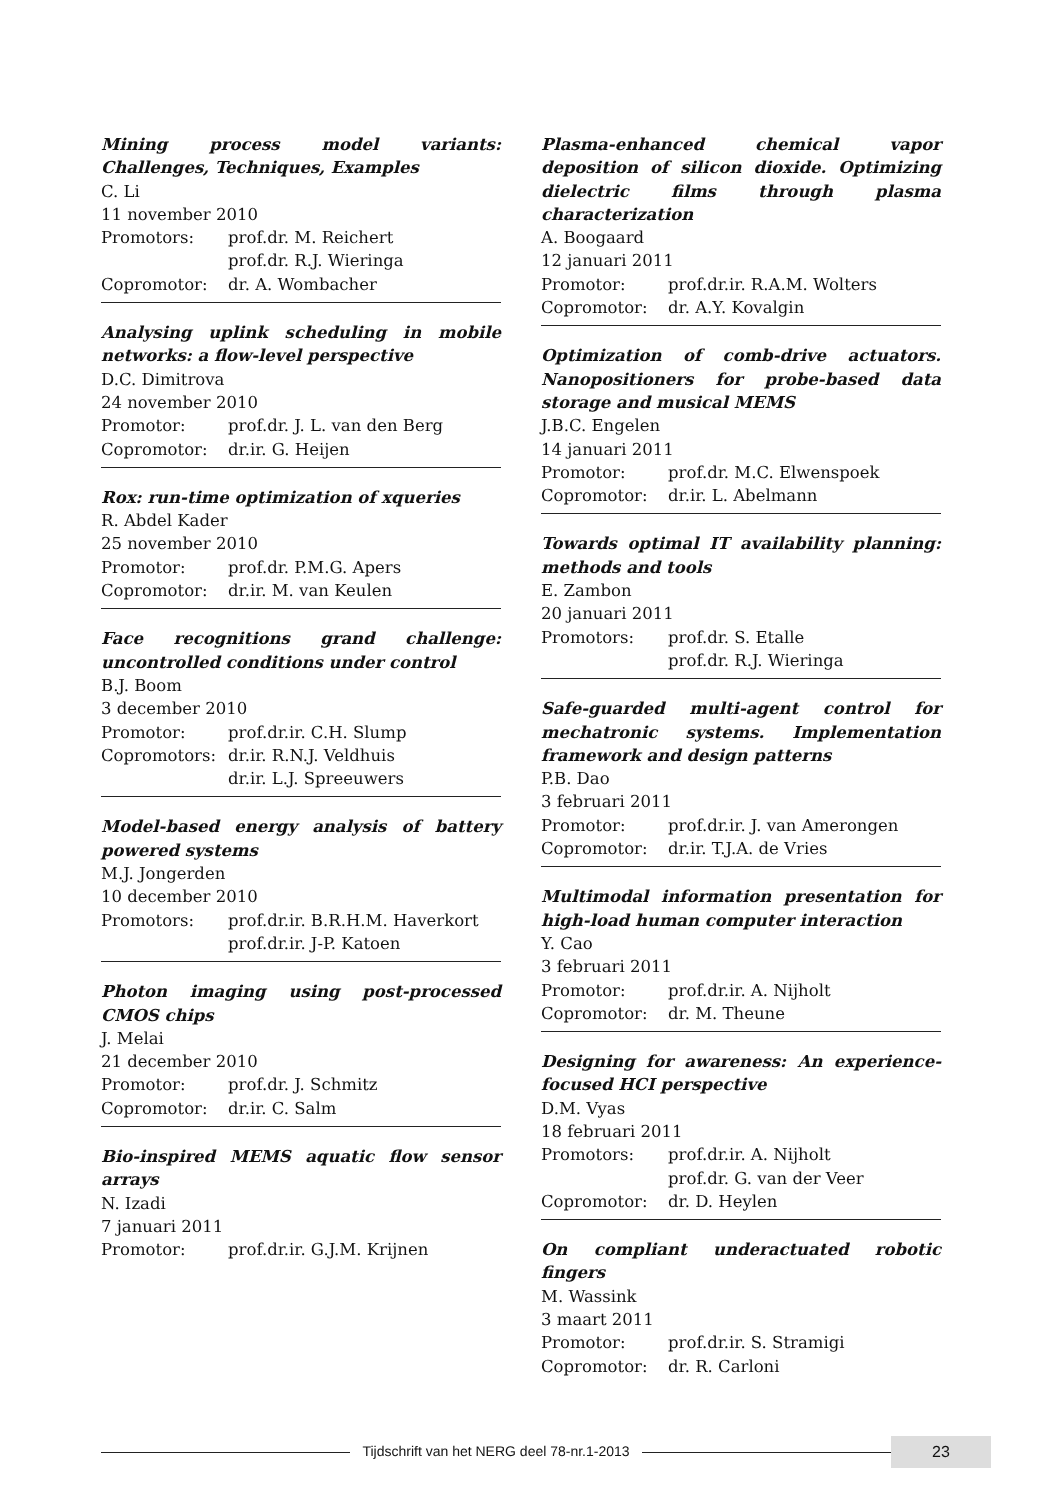Mining process model variants: Challenges, Techniques, Examples
C. Li
11 november 2010
Promotors: prof.dr. M. Reichert
prof.dr. R.J. Wieringa
Copromotor: dr. A. Wombacher
Analysing uplink scheduling in mobile networks: a flow-level perspective
D.C. Dimitrova
24 november 2010
Promotor: prof.dr. J. L. van den Berg
Copromotor: dr.ir. G. Heijen
Rox: run-time optimization of xqueries
R. Abdel Kader
25 november 2010
Promotor: prof.dr. P.M.G. Apers
Copromotor: dr.ir. M. van Keulen
Face recognitions grand challenge: uncontrolled conditions under control
B.J. Boom
3 december 2010
Promotor: prof.dr.ir. C.H. Slump
Copromotors: dr.ir. R.N.J. Veldhuis
dr.ir. L.J. Spreeuwers
Model-based energy analysis of battery powered systems
M.J. Jongerden
10 december 2010
Promotors: prof.dr.ir. B.R.H.M. Haverkort
prof.dr.ir. J-P. Katoen
Photon imaging using post-processed CMOS chips
J. Melai
21 december 2010
Promotor: prof.dr. J. Schmitz
Copromotor: dr.ir. C. Salm
Bio-inspired MEMS aquatic flow sensor arrays
N. Izadi
7 januari 2011
Promotor: prof.dr.ir. G.J.M. Krijnen
Plasma-enhanced chemical vapor deposition of silicon dioxide. Optimizing dielectric films through plasma characterization
A. Boogaard
12 januari 2011
Promotor: prof.dr.ir. R.A.M. Wolters
Copromotor: dr. A.Y. Kovalgin
Optimization of comb-drive actuators. Nanopositioners for probe-based data storage and musical MEMS
J.B.C. Engelen
14 januari 2011
Promotor: prof.dr. M.C. Elwenspoek
Copromotor: dr.ir. L. Abelmann
Towards optimal IT availability planning: methods and tools
E. Zambon
20 januari 2011
Promotors: prof.dr. S. Etalle
prof.dr. R.J. Wieringa
Safe-guarded multi-agent control for mechatronic systems. Implementation framework and design patterns
P.B. Dao
3 februari 2011
Promotor: prof.dr.ir. J. van Amerongen
Copromotor: dr.ir. T.J.A. de Vries
Multimodal information presentation for high-load human computer interaction
Y. Cao
3 februari 2011
Promotor: prof.dr.ir. A. Nijholt
Copromotor: dr. M. Theune
Designing for awareness: An experience-focused HCI perspective
D.M. Vyas
18 februari 2011
Promotors: prof.dr.ir. A. Nijholt
prof.dr. G. van der Veer
Copromotor: dr. D. Heylen
On compliant underactuated robotic fingers
M. Wassink
3 maart 2011
Promotor: prof.dr.ir. S. Stramigi
Copromotor: dr. R. Carloni
Tijdschrift van het NERG deel 78-nr.1-2013
23